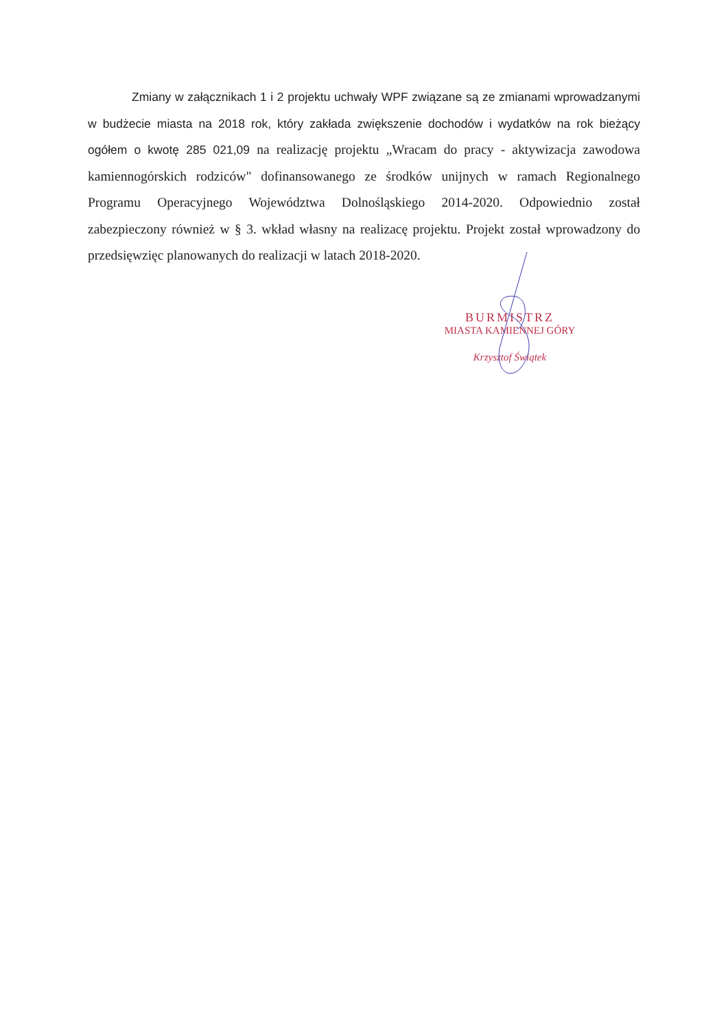Zmiany w załącznikach 1 i 2 projektu uchwały WPF związane są ze zmianami wprowadzanymi w budżecie miasta na 2018 rok, który zakłada zwiększenie dochodów i wydatków na rok bieżący ogółem o kwotę 285 021,09 na realizację projektu „Wracam do pracy - aktywizacja zawodowa kamiennogórskich rodziców" dofinansowanego ze środków unijnych w ramach Regionalnego Programu Operacyjnego Województwa Dolnośląskiego 2014-2020. Odpowiednio został zabezpieczony również w § 3. wkład własny na realizacę projektu. Projekt został wprowadzony do przedsięwzięc planowanych do realizacji w latach 2018-2020.
BURMISTRZ
MIASTA KAMIENNEJ GÓRY
Krzysztof Świątek